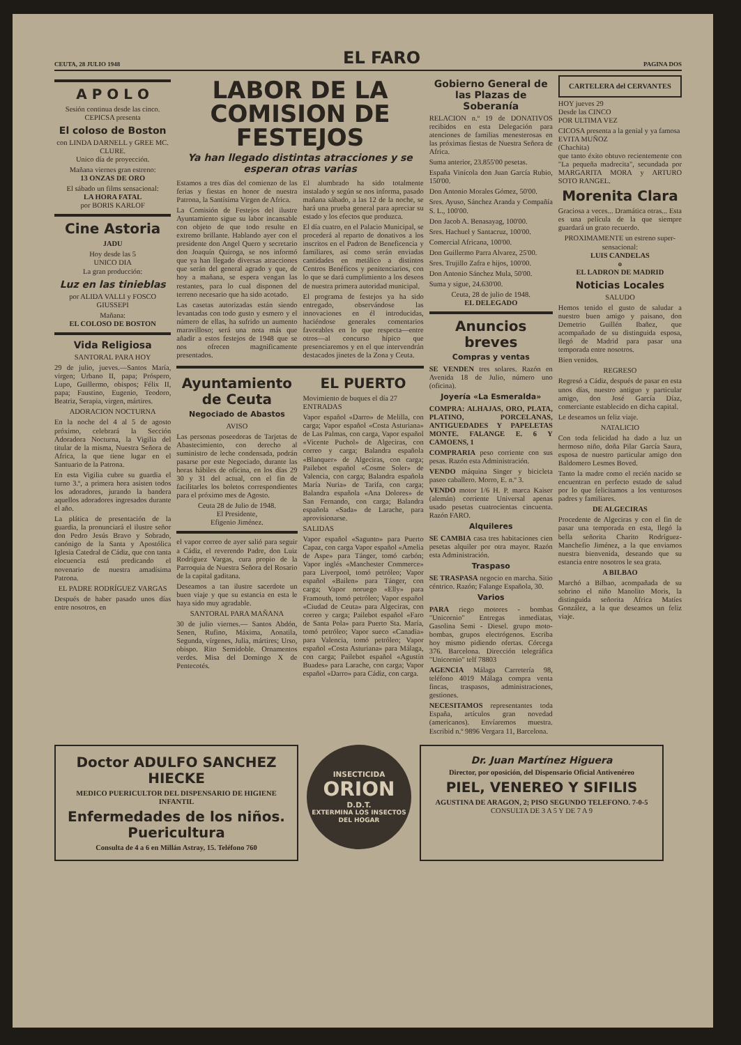CEUTA, 28 JULIO 1948
EL FARO
PAGINA DOS
A P O L O
Sesión continua desde las cinco. CEPICSA presenta
El coloso de Boston
con LINDA DARNELL y GREE MC. CLURE.
Unico día de proyección.
Mañana viernes gran estreno:
13 ONZAS DE ORO
El sábado un films sensacional:
LA HORA FATAL
por BORIS KARLOF
Cine Astoria
JADU
Hoy desde las 5
UNICO DIA
La gran producción:
Luz en las tinieblas
por ALIDA VALLI y FOSCO GIUSSEPI
Mañana:
EL COLOSO DE BOSTON
Vida Religiosa
SANTORAL PARA HOY
29 de julio, jueves.—Santos María, virgen; Urbano II, papa; Próspero, Lupo, Guillermo, obispos; Félix II, papa; Faustino, Eugenio, Teodoro, Beatriz, Serapia, virgen, mártires.
ADORACION NOCTURNA
En la noche del 4 al 5 de agosto próximo, celebrará la Sección Adoradora Nocturna, la Vigilia del titular de la misma, Nuestra Señora de Africa, la que tiene lugar en el Santuario de la Patrona.
En esta Vigilia cubre su guardia el turno 3.º, a primera hora asisten todos los adoradores, jurando la bandera aquellos adoradores ingresados durante el año.
La plática de presentación de la guardia, la pronunciará el ilustre señor don Pedro Jesús Bravo y Sobrado, canónigo de la Santa y Apostólica Iglesia Catedral de Cádiz, que con tanta elocuencia está predicando el novenario de nuestra amadísima Patrona.
EL PADRE RODRÍGUEZ VARGAS
Después de haber pasado unos días entre nosotros, en
LABOR DE LA COMISION DE FESTEJOS
Ya han llegado distintas atracciones y se esperan otras varias
Estamos a tres días del comienzo de las ferias y fiestas en honor de nuestra Patrona, la Santísima Virgen de Africa.
La Comisión de Festejos del ilustre Ayuntamiento sigue su labor incansable con objeto de que todo resulte en extremo brillante. Hablando ayer con el presidente don Angel Quero y secretario don Joaquín Quiroga, se nos informó que ya han llegado diversas atracciones que serán del general agrado y que, de hoy a mañana, se espera vengan las restantes, para lo cual disponen del terreno necesario que ha sido acotado.
Las casetas autorizadas están siendo levantadas con todo gusto y esmero y el número de ellas, ha sufrido un aumento maravilloso; será una nota más que añadir a estos festejos de 1948 que se nos ofrecen magnificamente presentados.
El alumbrado ha sido totalmente instalado y según se nos informa, pasado mañana sábado, a las 12 de la noche, se hará una prueba general para apreciar su estado y los efectos que produzca.
El día cuatro, en el Palacio Municipal, se procederá al reparto de donativos a los inscritos en el Padron de Beneficencia y familiares, así como serán enviadas cantidades en metálico a distintos Centros Benéficos y penitenciarios, con lo que se dará cumplimiento a los deseos de nuestra primera autoridad municipal.
El programa de festejos ya ha sido entregado, observándose las innovaciones en él introducidas, haciéndose generales comentarios favorables en lo que respecta—entre otros—al concurso hípico que presenciaremos y en el que intervendrán destacados jinetes de la Zona y Ceuta.
Ayuntamiento de Ceuta
Negociado de Abastos
AVISO
Las personas poseedoras de Tarjetas de Abastecimiento, con derecho al suministro de leche condensada, podrán pasarse por este Negociado, durante las horas hábiles de oficina, en los días 29 30 y 31 del actual, con el fin de facilitarles los boletos correspondientes para el próximo mes de Agosto.
Ceuta 28 de Julio de 1948.
El Presidente,
Efigenio Jiménez.
el vapor correo de ayer salió para seguir a Cádiz, el reverendo Padre, don Luiz Rodríguez Vargas, cura propio de la Parroquia de Nuestra Señora del Rosario de la capital gaditana.
Deseamos a tan ilustre sacerdote un buen viaje y que su estancia en esta le haya sido muy agradable.
SANTORAL PARA MAÑANA
30 de julio viernes.— Santos Abdón, Senen, Rufino, Máxima, Aonatila, Segunda, vírgenes, Julia, mártires; Urso, obispo. Rito Semidoble. Ornamentos verdes. Misa del Domingo X de Pentecotés.
EL PUERTO
Movimiento de buques el día 27
ENTRADAS
Vapor español «Darro» de Melilla, con carga; Vapor español «Costa Asturiana» de Las Palmas, con carga, Vapor español «Vicente Puchol» de Algeciras, con correo y carga; Balandra española «Blanquer» de Algeciras, con carga; Pailebot español «Cosme Soler» de Valencia, con carga; Balandra española María Nuria» de Tarifa, con carga; Balandra española «Ana Dolores» de San Fernando, con carga; Balandra española «Sada» de Larache, para aprovisionarse.
SALIDAS
Vapor español «Sagunto» para Puerto Capaz, con carga Vapor español «Amelia de Aspe» para Tánger, tomó carbón; Vapor inglés «Manchester Commerce» para Liverpool, tomó petróleo; Vapor español «Bailen» para Tánger, con carga; Vapor noruego «Elly» para Framouth, tomó petróleo; Vapor español «Ciudad de Ceuta» para Algeciras, con correo y carga; Pailebot español «Faro de Santa Pola» para Puerto Sta. María, tomó petróleo; Vapor sueco «Canadia» para Valencia, tomó petróleo; Vapor español «Costa Asturiana» para Málaga, con carga; Pailebot español «Agustín Buades» para Larache, con carga; Vapor español «Darro» para Cádiz, con carga.
Gobierno General de las Plazas de Soberanía
RELACION n.º 19 de DONATIVOS recibidos en esta Delegación para atenciones de familias menesterosas en las próximas fiestas de Nuestra Señora de Africa.
Suma anterior, 23.855'00 pesetas.
España Vinícola don Juan García Rubio, 150'00.
Don Antonio Morales Gómez, 50'00.
Sres. Ayuso, Sánchez Aranda y Compañía S. L., 100'00.
Don Jacob A. Benasayag, 100'00.
Sres. Hachuel y Santacruz, 100'00.
Comercial Africana, 100'00.
Don Guillermo Parra Alvarez, 25'00.
Sres. Trujillo Zafra e hijos, 100'00.
Don Antonio Sánchez Mula, 50'00.
Suma y sigue, 24.630'00.
Ceuta, 28 de julio de 1948.
EL DELEGADO
Anuncios breves
Compras y ventas
SE VENDEN tres solares. Razón en Avenida 18 de Julio, número uno (oficina).
Joyería «La Esmeralda»
COMPRA: ALHAJAS, ORO, PLATA, PLATINO, PORCELANAS, ANTIGUEDADES Y PAPELETAS MONTE. FALANGE E. 6 Y CAMOENS, 1
COMPRARIA peso corriente con sus pesas. Razón esta Administración.
VENDO máquina Singer y bicicleta paseo caballero. Morro, E. n.º 3.
VENDO motor 1/6 H. P. marca Kaiser (alemán) corriente Universal apenas usado pesetas cuatrocientas cincuenta. Razón FARO.
Alquileres
SE CAMBIA casa tres habitaciones cien pesetas alquiler por otra mayor. Razón esta Administración.
Traspaso
SE TRASPASA negocio en marcha. Sitio céntrico. Razón; Falange Española, 30.
Varios
PARA riego motores - bombas "Unicornio" Entregas inmediatas, Gasolina Semi - Diesel. grupo moto-bombas, grupos electrógenos. Escriba hoy mismo pidiendo ofertas. Córcega 376. Barcelona. Dirección telegráfica "Unicornio" telf 78803
AGENCIA Málaga Carretería 98, teléfono 4019 Málaga compra venta fincas, traspasos, administraciones, gestiones.
NECESITAMOS representantes toda España, artículos gran novedad (americanos). Envíaremos muestra. Escribid n.º 9896 Vergara 11, Barcelona.
CARTELERA del CERVANTES
HOY jueves 29
Desde las CINCO
POR ULTIMA VEZ
CICOSA presenta a la genial y ya famosa
EVITA MUÑOZ
(Chachita)
que tanto éxito obtuvo recientemente con "La pequeña madrecita", secundada por MARGARITA MORA y ARTURO SOTO RANGEL.
Morenita Clara
Graciosa a veces... Dramática otras... Esta es una película de la que siempre guardará un grato recuerdo.
PROXIMAMENTE un estreno super-sensacional:
LUIS CANDELAS
o
EL LADRON DE MADRID
Noticias Locales
SALUDO
Hemos tenido el gusto de saludar a nuestro buen amigo y paisano, don Demetrio Guillén Ibañez, que acompañado de su distinguida esposa, llegó de Madrid para pasar una temporada entre nosotros.
Bien venidos.
REGRESO
Regresó a Cádiz, después de pasar en esta unos días, nuestro antiguo y particular amigo, don José García Díaz, comerciante establecido en dicha capital.
Le deseamos un feliz viaje.
NATALICIO
Con toda felicidad ha dado a luz un hermoso niño, doña Pilar García Saura, esposa de nuestro particular amigo don Baldomero Lesmes Boved.
Tanto la madre como el recién nacido se encuentran en perfecto estado de salud por lo que felicitamos a los venturosos padres y familiares.
DE ALGECIRAS
Procedente de Algeciras y con el fin de pasar una temporada en esta, llegó la bella señorita Charito Rodríguez-Manchefio Jiménez, a la que enviamos nuestra bienvenida, deseando que su estancia entre nosotros le sea grata.
A BILBAO
Marchó a Bilbao, acompañada de su sobrino el niño Manolito Moris, la distinguida señorita Africa Matíes González, a la que deseamos un feliz viaje.
Doctor ADULFO SANCHEZ HIECKE
MEDICO PUERICULTOR DEL DISPENSARIO DE HIGIENE INFANTIL
Enfermedades de los niños. Puericultura
Consulta de 4 a 6 en Millán Astray, 15. Teléfono 760
INSECTICIDA
ORION
D.D.T.
EXTERMINA LOS INSECTOS DEL HOGAR
Dr. Juan Martínez Higuera
Director, por oposición, del Dispensario Oficial Antivenéreo
PIEL, VENEREO Y SIFILIS
AGUSTINA DE ARAGON, 2; PISO SEGUNDO TELEFONO. 7-0-5
CONSULTA DE 3 A 5 Y DE 7 A 9